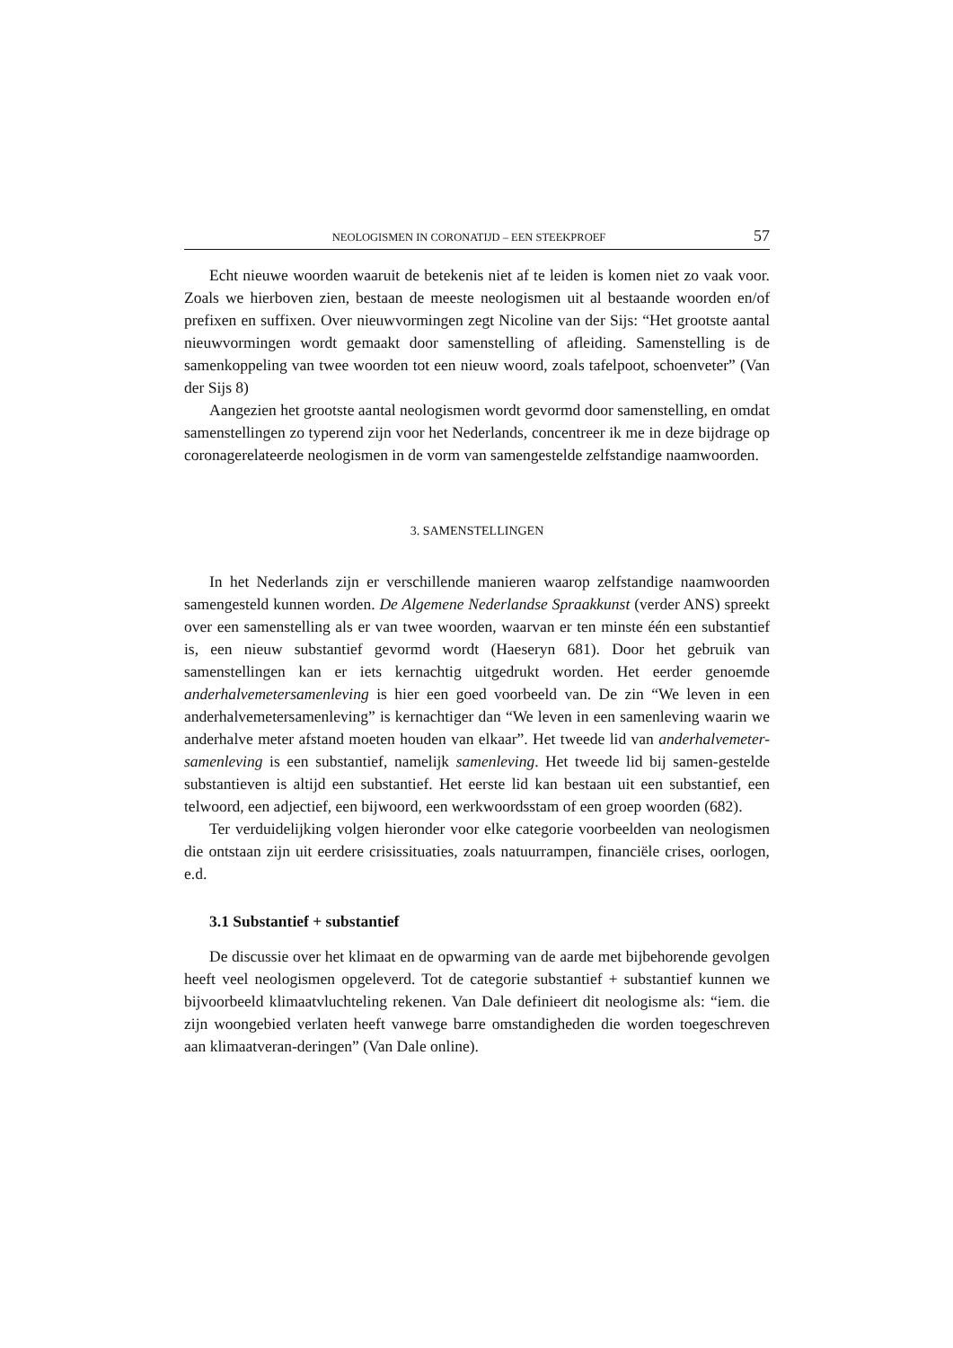NEOLOGISMEN IN CORONATIJD – EEN STEEKPROEF 57
Echt nieuwe woorden waaruit de betekenis niet af te leiden is komen niet zo vaak voor. Zoals we hierboven zien, bestaan de meeste neologismen uit al bestaande woorden en/of prefixen en suffixen. Over nieuwvormingen zegt Nicoline van der Sijs: “Het grootste aantal nieuwvormingen wordt gemaakt door samenstelling of afleiding. Samenstelling is de samenkoppeling van twee woorden tot een nieuw woord, zoals tafelpoot, schoenveter” (Van der Sijs 8)
Aangezien het grootste aantal neologismen wordt gevormd door samenstelling, en omdat samenstellingen zo typerend zijn voor het Nederlands, concentreer ik me in deze bijdrage op coronagerelateerde neologismen in de vorm van samengestelde zelfstandige naamwoorden.
3. SAMENSTELLINGEN
In het Nederlands zijn er verschillende manieren waarop zelfstandige naamwoorden samengesteld kunnen worden. De Algemene Nederlandse Spraakkunst (verder ANS) spreekt over een samenstelling als er van twee woorden, waarvan er ten minste één een substantief is, een nieuw substantief gevormd wordt (Haeseryn 681). Door het gebruik van samenstellingen kan er iets kernachtig uitgedrukt worden. Het eerder genoemde anderhalvemetersamenleving is hier een goed voorbeeld van. De zin “We leven in een anderhalvemetersamenleving” is kernachtiger dan “We leven in een samenleving waarin we anderhalve meter afstand moeten houden van elkaar”. Het tweede lid van anderhalvemeter-samenleving is een substantief, namelijk samenleving. Het tweede lid bij samen-gestelde substantieven is altijd een substantief. Het eerste lid kan bestaan uit een substantief, een telwoord, een adjectief, een bijwoord, een werkwoordsstam of een groep woorden (682).
Ter verduidelijking volgen hieronder voor elke categorie voorbeelden van neologismen die ontstaan zijn uit eerdere crisissituaties, zoals natuurrampen, financiële crises, oorlogen, e.d.
3.1 Substantief + substantief
De discussie over het klimaat en de opwarming van de aarde met bijbehorende gevolgen heeft veel neologismen opgeleverd. Tot de categorie substantief + substantief kunnen we bijvoorbeeld klimaatvluchteling rekenen. Van Dale definieert dit neologisme als: “iem. die zijn woongebied verlaten heeft vanwege barre omstandigheden die worden toegeschreven aan klimaatveran-deringen” (Van Dale online).